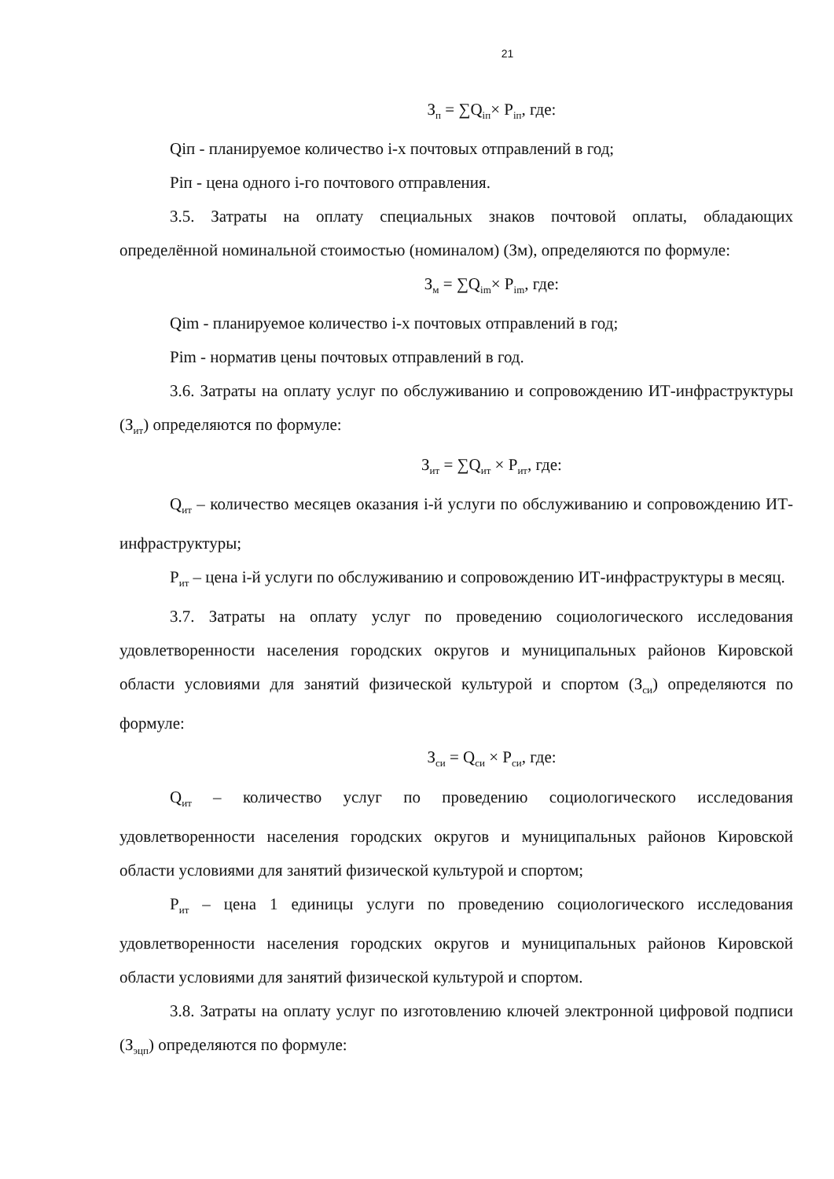21
З<sub>п</sub> = ∑Q<sub>iп</sub>× P<sub>iп</sub>, где:
Qiп - планируемое количество i-х почтовых отправлений в год;
Piп - цена одного i-го почтового отправления.
3.5. Затраты на оплату специальных знаков почтовой оплаты, обладающих определённой номинальной стоимостью (номиналом) (Зм), определяются по формуле:
З<sub>м</sub> = ∑Q<sub>im</sub>× P<sub>im</sub>, где:
Qim - планируемое количество i-х почтовых отправлений в год;
Pim - норматив цены почтовых отправлений в год.
3.6. Затраты на оплату услуг по обслуживанию и сопровождению ИТ-инфраструктуры (З<sub>ит</sub>) определяются по формуле:
З<sub>ит</sub> = ∑Q<sub>ит</sub> × P<sub>ит</sub>, где:
Q<sub>ит</sub> – количество месяцев оказания i-й услуги по обслуживанию и сопровождению ИТ-инфраструктуры;
P<sub>ит</sub> – цена i-й услуги по обслуживанию и сопровождению ИТ-инфраструктуры в месяц.
3.7. Затраты на оплату услуг по проведению социологического исследования удовлетворенности населения городских округов и муниципальных районов Кировской области условиями для занятий физической культурой и спортом (З<sub>си</sub>) определяются по формуле:
З<sub>си</sub> = Q<sub>си</sub> × P<sub>си</sub>, где:
Q<sub>ит</sub> – количество услуг по проведению социологического исследования удовлетворенности населения городских округов и муниципальных районов Кировской области условиями для занятий физической культурой и спортом;
P<sub>ит</sub> – цена 1 единицы услуги по проведению социологического исследования удовлетворенности населения городских округов и муниципальных районов Кировской области условиями для занятий физической культурой и спортом.
3.8. Затраты на оплату услуг по изготовлению ключей электронной цифровой подписи (З<sub>эцп</sub>) определяются по формуле: